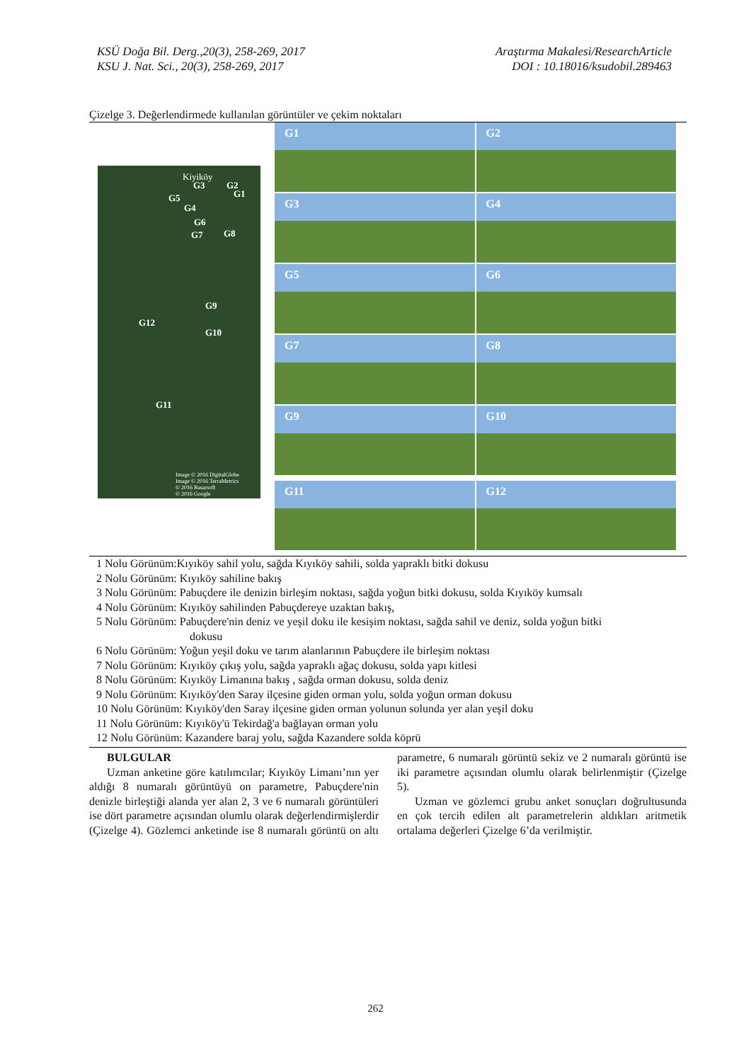KSÜ Doğa Bil. Derg.,20(3), 258-269, 2017
KSU J. Nat. Sci., 20(3), 258-269, 2017
Araştırma Makalesi/ResearchArticle
DOI : 10.18016/ksudobil.289463
Çizelge 3. Değerlendirmede kullanılan görüntüler ve çekim noktaları
Kiyiköy
G3 G2
G1 G5
G4
G6
G8 G7
G9
G12
G10
G11
Image © 2016 DigitalGlobe
Image © 2016 TerraMetrics
© 2016 Basarsoft
© 2016 Google
G1
G2
G3
G4
G5
G6
G7
G8
G9
G10
G11
G12
1 Nolu Görünüm:Kıyıköy sahil yolu, sağda Kıyıköy sahili, solda yapraklı bitki dokusu
2 Nolu Görünüm: Kıyıköy sahiline bakış
3 Nolu Görünüm: Pabuçdere ile denizin birleşim noktası, sağda yoğun bitki dokusu, solda Kıyıköy kumsalı
4 Nolu Görünüm: Kıyıköy sahilinden Pabuçdereye uzaktan bakış,
5 Nolu Görünüm: Pabuçdere'nin deniz ve yeşil doku ile kesişim noktası, sağda sahil ve deniz, solda yoğun bitki
dokusu
6 Nolu Görünüm: Yoğun yeşil doku ve tarım alanlarının Pabuçdere ile birleşim noktası
7 Nolu Görünüm: Kıyıköy çıkış yolu, sağda yapraklı ağaç dokusu, solda yapı kitlesi
8 Nolu Görünüm: Kıyıköy Limanına bakış , sağda orman dokusu, solda deniz
9 Nolu Görünüm: Kıyıköy'den Saray ilçesine giden orman yolu, solda yoğun orman dokusu
10 Nolu Görünüm: Kıyıköy'den Saray ilçesine giden orman yolunun solunda yer alan yeşil doku
11 Nolu Görünüm: Kıyıköy'ü Tekirdağ'a bağlayan orman yolu
12 Nolu Görünüm: Kazandere baraj yolu, sağda Kazandere solda köprü
BULGULAR
Uzman anketine göre katılımcılar; Kıyıköy Limanı’nın yer aldığı 8 numaralı görüntüyü on parametre, Pabuçdere'nin denizle birleştiği alanda yer alan 2, 3 ve 6 numaralı görüntüleri ise dört parametre açısından olumlu olarak değerlendirmişlerdir (Çizelge 4). Gözlemci anketinde ise 8 numaralı görüntü on altı parametre, 6 numaralı görüntü sekiz ve 2 numaralı görüntü ise iki parametre açısından olumlu olarak belirlenmiştir (Çizelge 5).
Uzman ve gözlemci grubu anket sonuçları doğrultusunda en çok tercih edilen alt parametrelerin aldıkları aritmetik ortalama değerleri Çizelge 6’da verilmiştir.
262